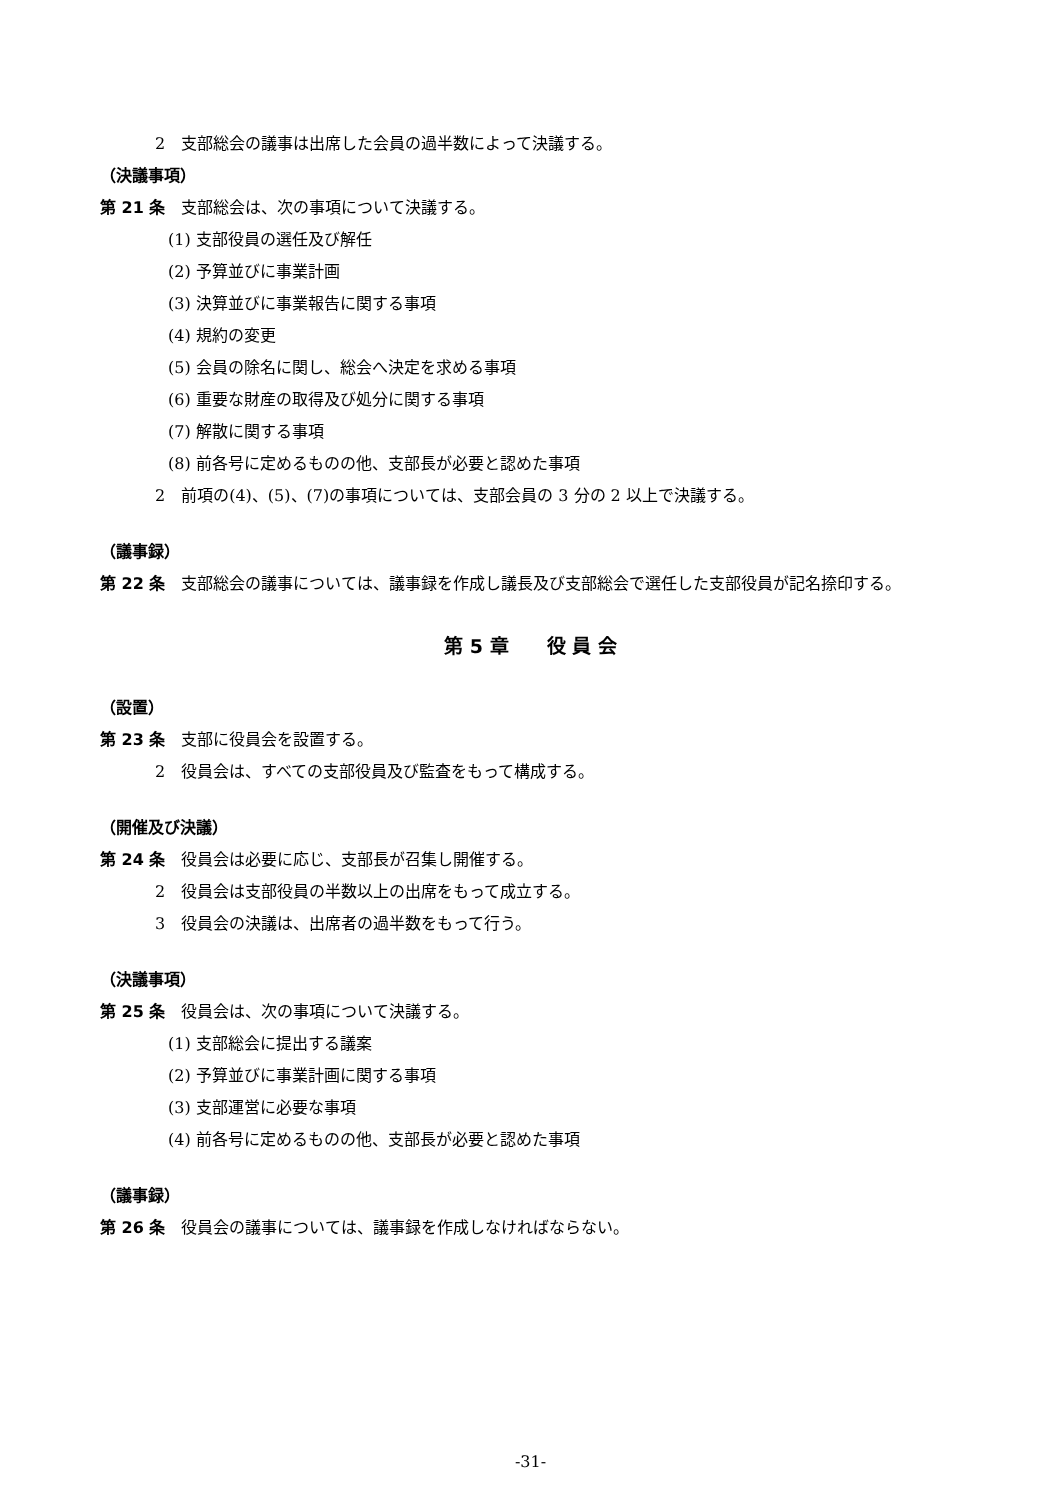2　支部総会の議事は出席した会員の過半数によって決議する。
（決議事項）
第 21 条　支部総会は、次の事項について決議する。
(1) 支部役員の選任及び解任
(2) 予算並びに事業計画
(3) 決算並びに事業報告に関する事項
(4) 規約の変更
(5) 会員の除名に関し、総会へ決定を求める事項
(6) 重要な財産の取得及び処分に関する事項
(7) 解散に関する事項
(8) 前各号に定めるものの他、支部長が必要と認めた事項
2　前項の(4)、(5)、(7)の事項については、支部会員の 3 分の 2 以上で決議する。
（議事録）
第 22 条　支部総会の議事については、議事録を作成し議長及び支部総会で選任した支部役員が記名捺印する。
第 5 章　　役 員 会
（設置）
第 23 条　支部に役員会を設置する。
2　役員会は、すべての支部役員及び監査をもって構成する。
（開催及び決議）
第 24 条　役員会は必要に応じ、支部長が召集し開催する。
2　役員会は支部役員の半数以上の出席をもって成立する。
3　役員会の決議は、出席者の過半数をもって行う。
（決議事項）
第 25 条　役員会は、次の事項について決議する。
(1) 支部総会に提出する議案
(2) 予算並びに事業計画に関する事項
(3) 支部運営に必要な事項
(4) 前各号に定めるものの他、支部長が必要と認めた事項
（議事録）
第 26 条　役員会の議事については、議事録を作成しなければならない。
-31-